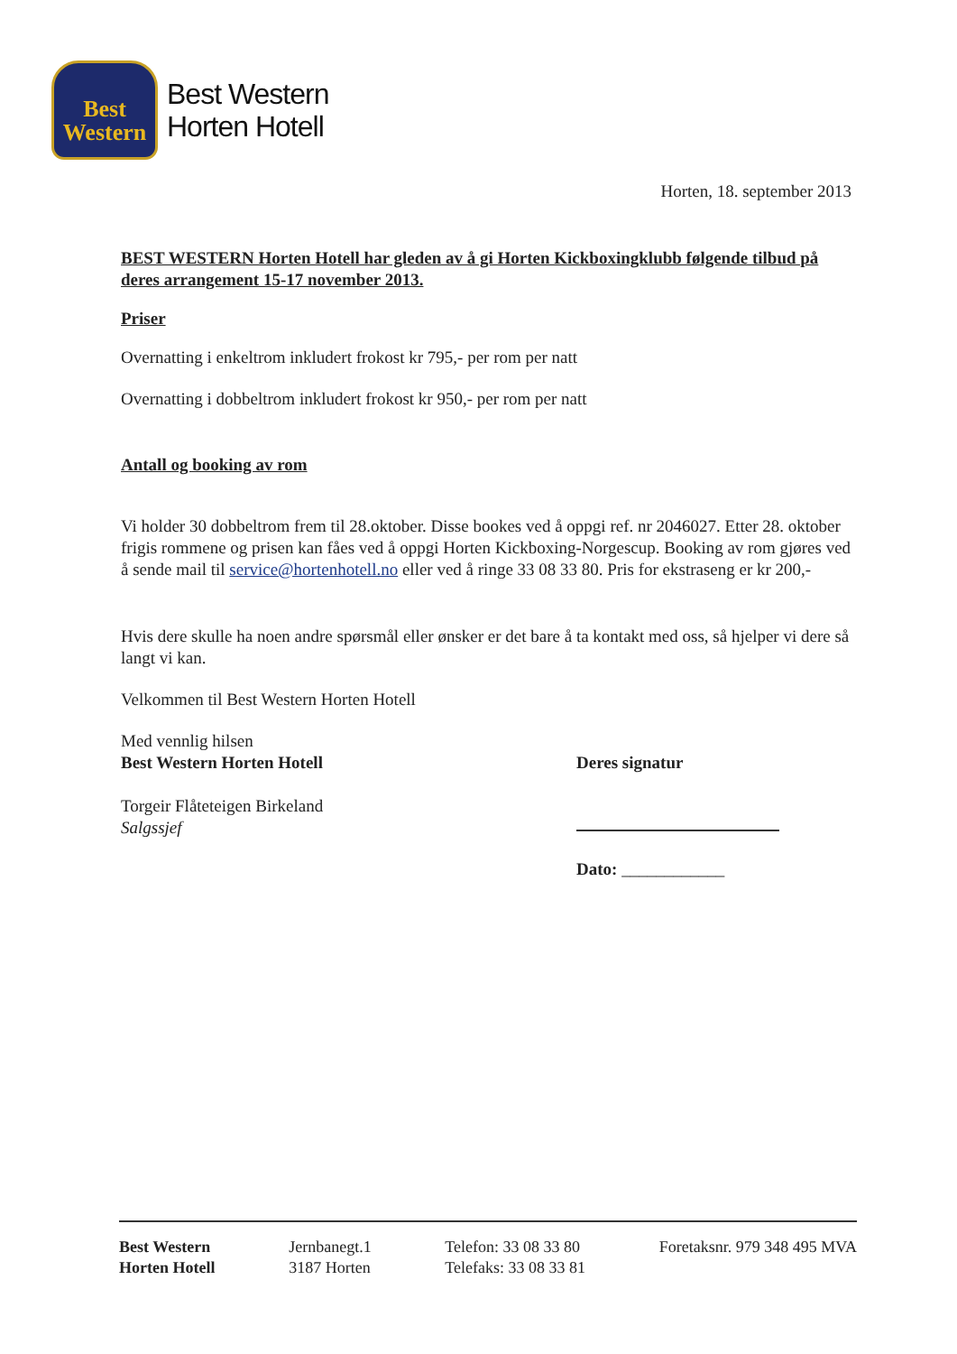Best
Western
Best Western
Horten Hotell
Horten, 18. september 2013
BEST WESTERN Horten Hotell har gleden av å gi Horten Kickboxingklubb følgende tilbud på deres arrangement 15-17 november 2013.
Priser
Overnatting i enkeltrom inkludert frokost kr 795,- per rom per natt
Overnatting i dobbeltrom inkludert frokost kr 950,- per rom per natt
Antall og booking av rom
Vi holder 30 dobbeltrom frem til 28.oktober. Disse bookes ved å oppgi ref. nr 2046027. Etter 28. oktober frigis rommene og prisen kan fåes ved å oppgi Horten Kickboxing-Norgescup. Booking av rom gjøres ved å sende mail til service@hortenhotell.no eller ved å ringe 33 08 33 80. Pris for ekstraseng er kr 200,-
Hvis dere skulle ha noen andre spørsmål eller ønsker er det bare å ta kontakt med oss, så hjelper vi dere så langt vi kan.
Velkommen til Best Western Horten Hotell
Med vennlig hilsen
Best Western Horten Hotell
Torgeir Flåteteigen Birkeland
Salgssjef
Deres signatur
Dato: ____________
Best Western
Horten Hotell
Jernbanegt.1
3187 Horten
Telefon: 33 08 33 80
Telefaks: 33 08 33 81
Foretaksnr. 979 348 495 MVA